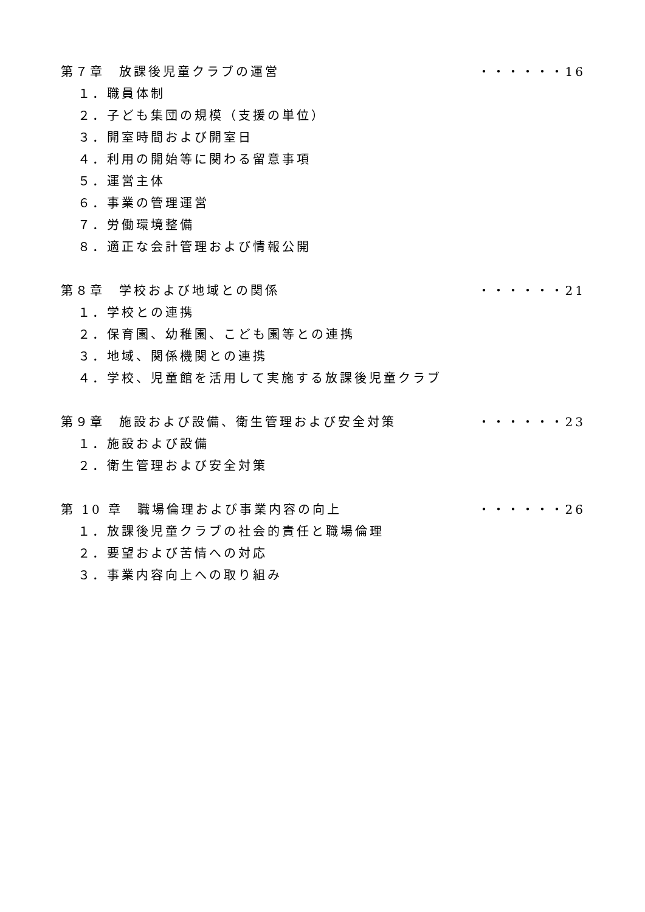第７章　放課後児童クラブの運営 ・・・・・・16
１．職員体制
２．子ども集団の規模（支援の単位）
３．開室時間および開室日
４．利用の開始等に関わる留意事項
５．運営主体
６．事業の管理運営
７．労働環境整備
８．適正な会計管理および情報公開
第８章　学校および地域との関係 ・・・・・・21
１．学校との連携
２．保育園、幼稚園、こども園等との連携
３．地域、関係機関との連携
４．学校、児童館を活用して実施する放課後児童クラブ
第９章　施設および設備、衛生管理および安全対策 ・・・・・・23
１．施設および設備
２．衛生管理および安全対策
第 10 章　職場倫理および事業内容の向上 ・・・・・・26
１．放課後児童クラブの社会的責任と職場倫理
２．要望および苦情への対応
３．事業内容向上への取り組み